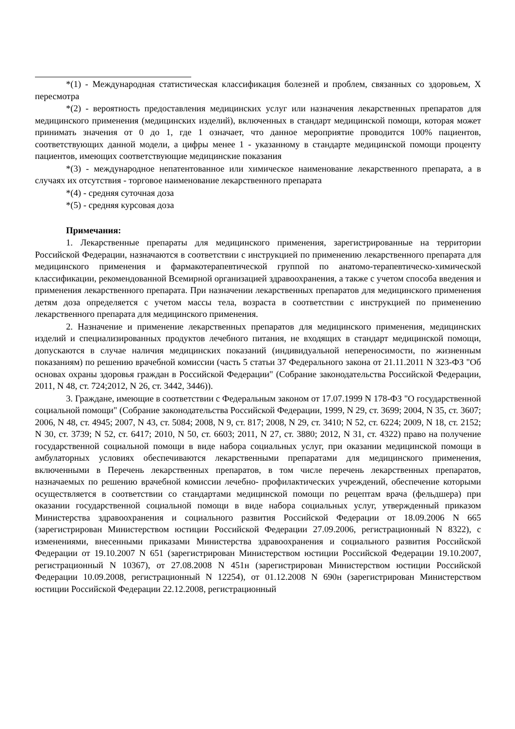*(1) - Международная статистическая классификация болезней и проблем, связанных со здоровьем, X пересмотра
*(2) - вероятность предоставления медицинских услуг или назначения лекарственных препаратов для медицинского применения (медицинских изделий), включенных в стандарт медицинской помощи, которая может принимать значения от 0 до 1, где 1 означает, что данное мероприятие проводится 100% пациентов, соответствующих данной модели, а цифры менее 1 - указанному в стандарте медицинской помощи проценту пациентов, имеющих соответствующие медицинские показания
*(3) - международное непатентованное или химическое наименование лекарственного препарата, а в случаях их отсутствия - торговое наименование лекарственного препарата
*(4) - средняя суточная доза
*(5) - средняя курсовая доза
Примечания:
1. Лекарственные препараты для медицинского применения, зарегистрированные на территории Российской Федерации, назначаются в соответствии с инструкцией по применению лекарственного препарата для медицинского применения и фармакотерапевтической группой по анатомо-терапевтическо-химической классификации, рекомендованной Всемирной организацией здравоохранения, а также с учетом способа введения и применения лекарственного препарата. При назначении лекарственных препаратов для медицинского применения детям доза определяется с учетом массы тела, возраста в соответствии с инструкцией по применению лекарственного препарата для медицинского применения.
2. Назначение и применение лекарственных препаратов для медицинского применения, медицинских изделий и специализированных продуктов лечебного питания, не входящих в стандарт медицинской помощи, допускаются в случае наличия медицинских показаний (индивидуальной непереносимости, по жизненным показаниям) по решению врачебной комиссии (часть 5 статьи 37 Федерального закона от 21.11.2011 N 323-ФЗ "Об основах охраны здоровья граждан в Российской Федерации" (Собрание законодательства Российской Федерации, 2011, N 48, ст. 724;2012, N 26, ст. 3442, 3446)).
3. Граждане, имеющие в соответствии с Федеральным законом от 17.07.1999 N 178-ФЗ "О государственной социальной помощи" (Собрание законодательства Российской Федерации, 1999, N 29, ст. 3699; 2004, N 35, ст. 3607; 2006, N 48, ст. 4945; 2007, N 43, ст. 5084; 2008, N 9, ст. 817; 2008, N 29, ст. 3410; N 52, ст. 6224; 2009, N 18, ст. 2152; N 30, ст. 3739; N 52, ст. 6417; 2010, N 50, ст. 6603; 2011, N 27, ст. 3880; 2012, N 31, ст. 4322) право на получение государственной социальной помощи в виде набора социальных услуг, при оказании медицинской помощи в амбулаторных условиях обеспечиваются лекарственными препаратами для медицинского применения, включенными в Перечень лекарственных препаратов, в том числе перечень лекарственных препаратов, назначаемых по решению врачебной комиссии лечебно- профилактических учреждений, обеспечение которыми осуществляется в соответствии со стандартами медицинской помощи по рецептам врача (фельдшера) при оказании государственной социальной помощи в виде набора социальных услуг, утвержденный приказом Министерства здравоохранения и социального развития Российской Федерации от 18.09.2006 N 665 (зарегистрирован Министерством юстиции Российской Федерации 27.09.2006, регистрационный N 8322), с изменениями, внесенными приказами Министерства здравоохранения и социального развития Российской Федерации от 19.10.2007 N 651 (зарегистрирован Министерством юстиции Российской Федерации 19.10.2007, регистрационный N 10367), от 27.08.2008 N 451н (зарегистрирован Министерством юстиции Российской Федерации 10.09.2008, регистрационный N 12254), от 01.12.2008 N 690н (зарегистрирован Министерством юстиции Российской Федерации 22.12.2008, регистрационный